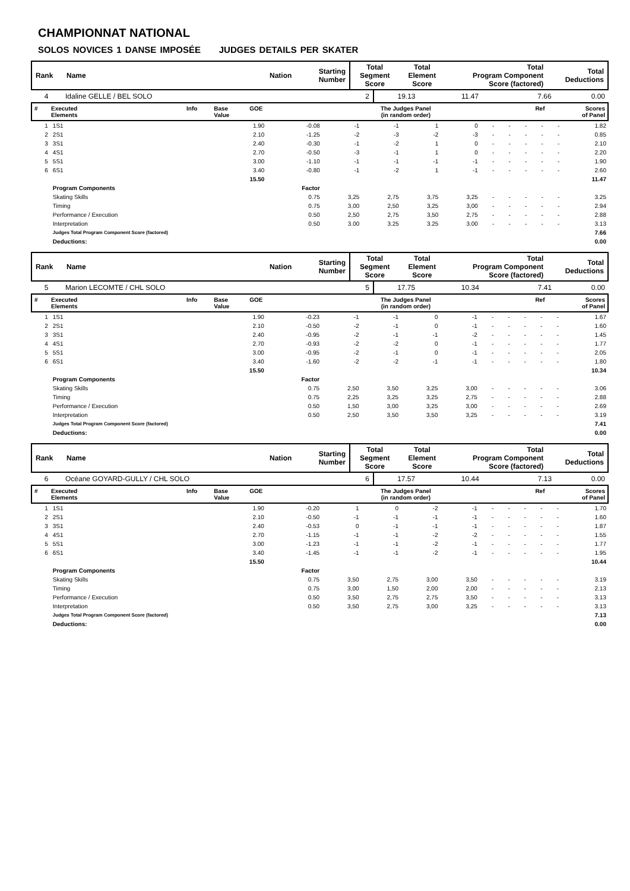CHAMPIONNAT NATIONAL
SOLOS NOVICES 1 DANSE IMPOSÉE JUDGES DETAILS PER SKATER
| Rank | Name | Nation | Starting Number | Total Segment Score | Total Element Score | Total Program Component Score (factored) | Total Deductions |
| 4 | Idaline GELLE / BEL SOLO | 2 | 19.13 | 11.47 | 7.66 | 0.00 |
| # | Executed Elements | Info | Base Value | GOE | The Judges Panel (in random order) | Ref | Scores of Panel |
| 1 | 1S1 | 1.90 | -0.08 | -1 | -1 | 1 | 0 | - | - | - | - | - | 1.82 |
| 2 | 2S1 | 2.10 | -1.25 | -2 | -3 | -2 | -3 | - | - | - | - | - | 0.85 |
| 3 | 3S1 | 2.40 | -0.30 | -1 | -2 | 1 | 0 | - | - | - | - | - | 2.10 |
| 4 | 4S1 | 2.70 | -0.50 | -3 | -1 | 1 | 0 | - | - | - | - | - | 2.20 |
| 5 | 5S1 | 3.00 | -1.10 | -1 | -1 | -1 | -1 | - | - | - | - | - | 1.90 |
| 6 | 6S1 | 3.40 | -0.80 | -1 | -2 | 1 | -1 | - | - | - | - | - | 2.60 |
| | | 15.50 | | | | | | | | | | | 11.47 |
| | Program Components | | Factor | | | | | | | | | | |
| | Skating Skills | | 0.75 | 3,25 | 2,75 | 3,75 | 3,25 | - | - | - | - | - | 3.25 |
| | Timing | | 0.75 | 3,00 | 2,50 | 3,25 | 3,00 | - | - | - | - | - | 2.94 |
| | Performance / Execution | | 0.50 | 2,50 | 2,75 | 3,50 | 2,75 | - | - | - | - | - | 2.88 |
| | Interpretation | | 0.50 | 3.00 | 3.25 | 3.25 | 3.00 | - | - | - | - | - | 3.13 |
| | Judges Total Program Component Score (factored) | | | | | | | | | | | | 7.66 |
| | Deductions: | | | | | | | | | | | | 0.00 |
| Rank | Name | Nation | Starting Number | Total Segment Score | Total Element Score | Total Program Component Score (factored) | Total Deductions |
| 5 | Marion LECOMTE / CHL SOLO | 5 | 17.75 | 10.34 | 7.41 | 0.00 |
| # | Executed Elements | Info | Base Value | GOE | The Judges Panel (in random order) | Ref | Scores of Panel |
| 1 | 1S1 | 1.90 | -0.23 | -1 | -1 | 0 | -1 | - | - | - | - | - | 1.67 |
| 2 | 2S1 | 2.10 | -0.50 | -2 | -1 | 0 | -1 | - | - | - | - | - | 1.60 |
| 3 | 3S1 | 2.40 | -0.95 | -2 | -1 | -1 | -2 | - | - | - | - | - | 1.45 |
| 4 | 4S1 | 2.70 | -0.93 | -2 | -2 | 0 | -1 | - | - | - | - | - | 1.77 |
| 5 | 5S1 | 3.00 | -0.95 | -2 | -1 | 0 | -1 | - | - | - | - | - | 2.05 |
| 6 | 6S1 | 3.40 | -1.60 | -2 | -2 | -1 | -1 | - | - | - | - | - | 1.80 |
| | | 15.50 | | | | | | | | | | | 10.34 |
| | Program Components | | Factor | | | | | | | | | | |
| | Skating Skills | | 0.75 | 2,50 | 3,50 | 3,25 | 3,00 | - | - | - | - | - | 3.06 |
| | Timing | | 0.75 | 2,25 | 3,25 | 3,25 | 2,75 | - | - | - | - | - | 2.88 |
| | Performance / Execution | | 0.50 | 1,50 | 3,00 | 3,25 | 3,00 | - | - | - | - | - | 2.69 |
| | Interpretation | | 0.50 | 2,50 | 3,50 | 3,50 | 3,25 | - | - | - | - | - | 3.19 |
| | Judges Total Program Component Score (factored) | | | | | | | | | | | | 7.41 |
| | Deductions: | | | | | | | | | | | | 0.00 |
| Rank | Name | Nation | Starting Number | Total Segment Score | Total Element Score | Total Program Component Score (factored) | Total Deductions |
| 6 | Océane GOYARD-GULLY / CHL SOLO | 6 | 17.57 | 10.44 | 7.13 | 0.00 |
| # | Executed Elements | Info | Base Value | GOE | The Judges Panel (in random order) | Ref | Scores of Panel |
| 1 | 1S1 | 1.90 | -0.20 | 1 | 0 | -2 | -1 | - | - | - | - | - | 1.70 |
| 2 | 2S1 | 2.10 | -0.50 | -1 | -1 | -1 | -1 | - | - | - | - | - | 1.60 |
| 3 | 3S1 | 2.40 | -0.53 | 0 | -1 | -1 | -1 | - | - | - | - | - | 1.87 |
| 4 | 4S1 | 2.70 | -1.15 | -1 | -1 | -2 | -2 | - | - | - | - | - | 1.55 |
| 5 | 5S1 | 3.00 | -1.23 | -1 | -1 | -2 | -1 | - | - | - | - | - | 1.77 |
| 6 | 6S1 | 3.40 | -1.45 | -1 | -1 | -2 | -1 | - | - | - | - | - | 1.95 |
| | | 15.50 | | | | | | | | | | | 10.44 |
| | Program Components | | Factor | | | | | | | | | | |
| | Skating Skills | | 0.75 | 3,50 | 2,75 | 3,00 | 3,50 | - | - | - | - | - | 3.19 |
| | Timing | | 0.75 | 3,00 | 1,50 | 2,00 | 2,00 | - | - | - | - | - | 2.13 |
| | Performance / Execution | | 0.50 | 3,50 | 2,75 | 2,75 | 3,50 | - | - | - | - | - | 3.13 |
| | Interpretation | | 0.50 | 3,50 | 2,75 | 3,00 | 3,25 | - | - | - | - | - | 3.13 |
| | Judges Total Program Component Score (factored) | | | | | | | | | | | | 7.13 |
| | Deductions: | | | | | | | | | | | | 0.00 |